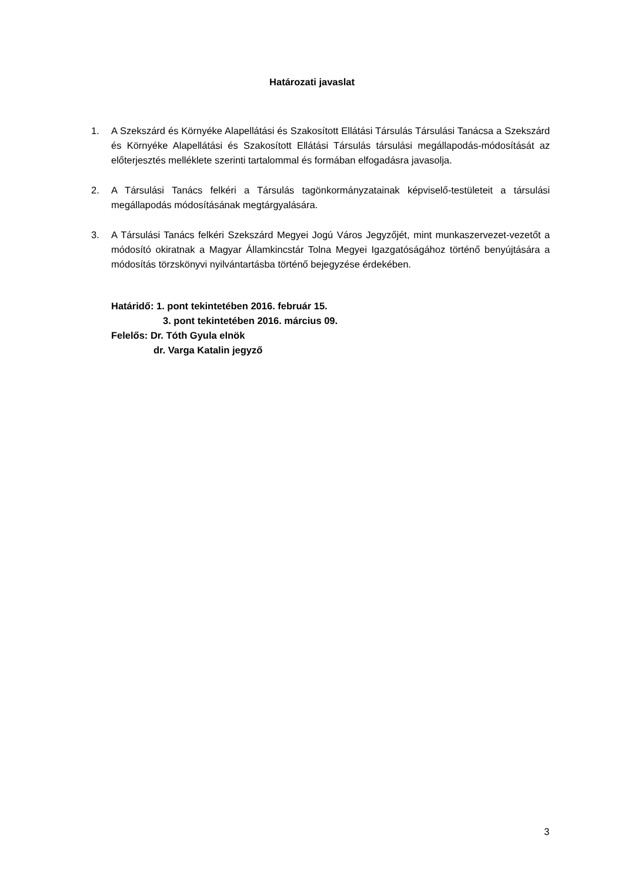Határozati javaslat
1. A Szekszárd és Környéke Alapellátási és Szakosított Ellátási Társulás Társulási Tanácsa a Szekszárd és Környéke Alapellátási és Szakosított Ellátási Társulás társulási megállapodás-módosítását az előterjesztés melléklete szerinti tartalommal és formában elfogadásra javasolja.
2. A Társulási Tanács felkéri a Társulás tagönkormányzatainak képviselő-testületeit a társulási megállapodás módosításának megtárgyalására.
3. A Társulási Tanács felkéri Szekszárd Megyei Jogú Város Jegyzőjét, mint munkaszervezet-vezetőt a módosító okiratnak a Magyar Államkincstár Tolna Megyei Igazgatóságához történő benyújtására a módosítás törzskönyvi nyilvántartásba történő bejegyzése érdekében.
Határidő: 1. pont tekintetében 2016. február 15.
3. pont tekintetében 2016. március 09.
Felelős: Dr. Tóth Gyula elnök
dr. Varga Katalin jegyző
3